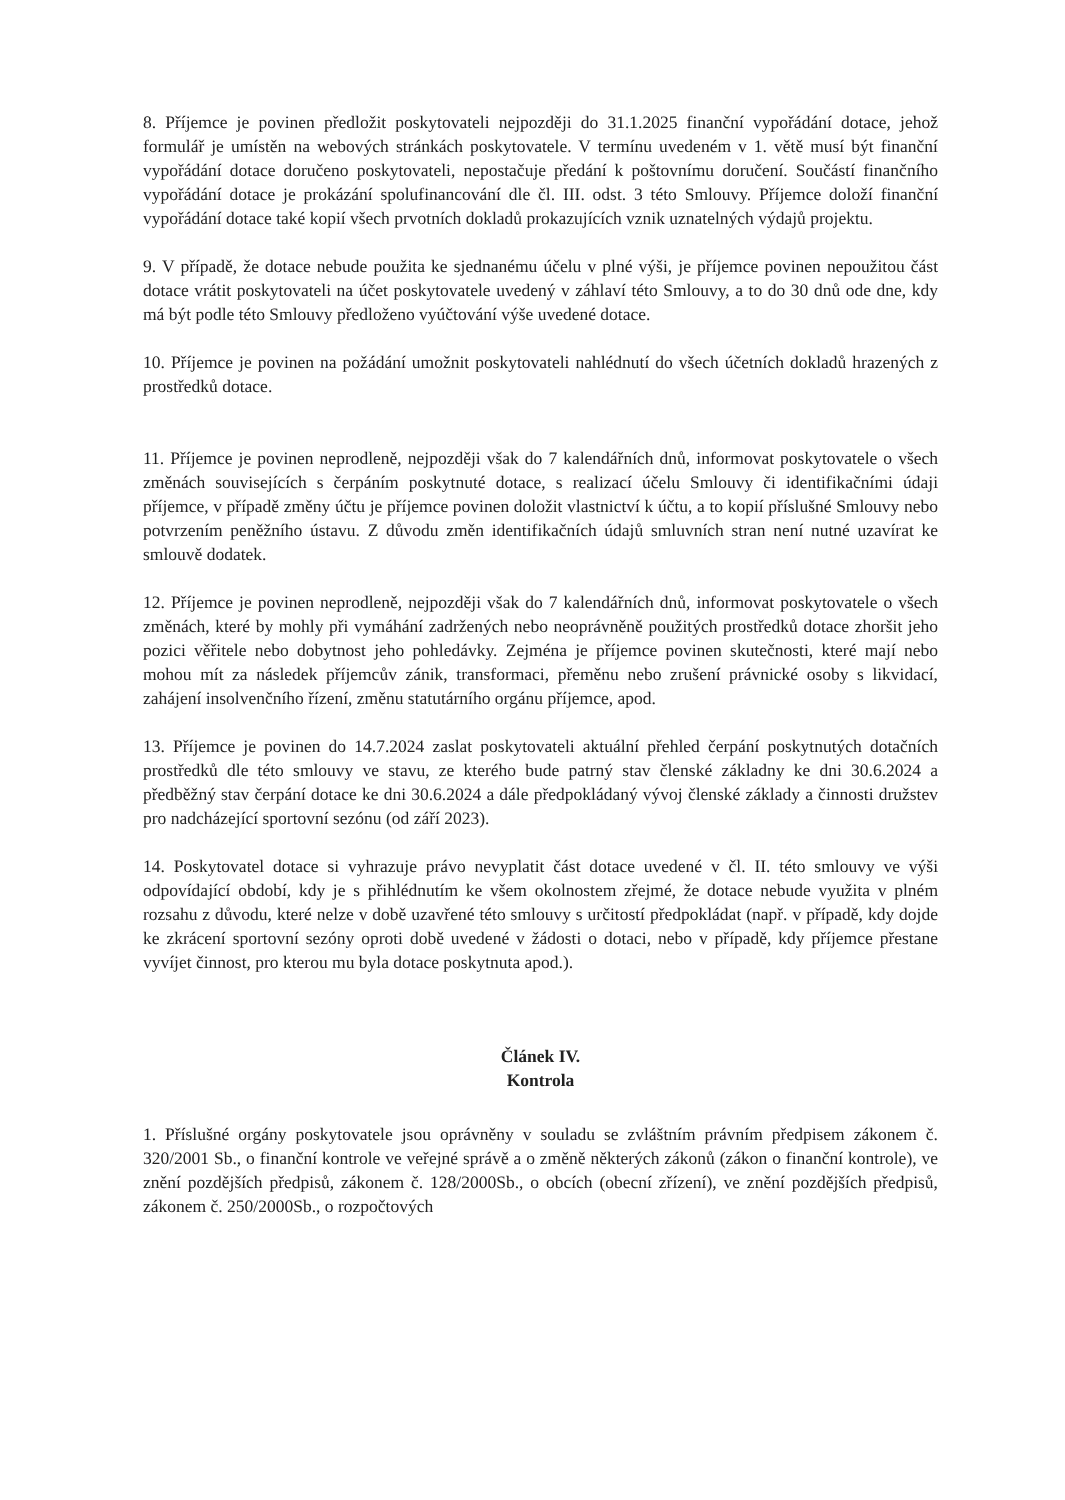8. Příjemce je povinen předložit poskytovateli nejpozději do 31.1.2025 finanční vypořádání dotace, jehož formulář je umístěn na webových stránkách poskytovatele. V termínu uvedeném v 1. větě musí být finanční vypořádání dotace doručeno poskytovateli, nepostačuje předání k poštovnímu doručení. Součástí finančního vypořádání dotace je prokázání spolufinancování dle čl. III. odst. 3 této Smlouvy. Příjemce doloží finanční vypořádání dotace také kopií všech prvotních dokladů prokazujících vznik uznatelných výdajů projektu.
9. V případě, že dotace nebude použita ke sjednanému účelu v plné výši, je příjemce povinen nepoužitou část dotace vrátit poskytovateli na účet poskytovatele uvedený v záhlaví této Smlouvy, a to do 30 dnů ode dne, kdy má být podle této Smlouvy předloženo vyúčtování výše uvedené dotace.
10. Příjemce je povinen na požádání umožnit poskytovateli nahlédnutí do všech účetních dokladů hrazených z prostředků dotace.
11. Příjemce je povinen neprodleně, nejpozději však do 7 kalendářních dnů, informovat poskytovatele o všech změnách souvisejících s čerpáním poskytnuté dotace, s realizací účelu Smlouvy či identifikačními údaji příjemce, v případě změny účtu je příjemce povinen doložit vlastnictví k účtu, a to kopií příslušné Smlouvy nebo potvrzením peněžního ústavu. Z důvodu změn identifikačních údajů smluvních stran není nutné uzavírat ke smlouvě dodatek.
12. Příjemce je povinen neprodleně, nejpozději však do 7 kalendářních dnů, informovat poskytovatele o všech změnách, které by mohly při vymáhání zadržených nebo neoprávněně použitých prostředků dotace zhoršit jeho pozici věřitele nebo dobytnost jeho pohledávky. Zejména je příjemce povinen skutečnosti, které mají nebo mohou mít za následek příjemcův zánik, transformaci, přeměnu nebo zrušení právnické osoby s likvidací, zahájení insolvenčního řízení, změnu statutárního orgánu příjemce, apod.
13. Příjemce je povinen do 14.7.2024 zaslat poskytovateli aktuální přehled čerpání poskytnutých dotačních prostředků dle této smlouvy ve stavu, ze kterého bude patrný stav členské základny ke dni 30.6.2024 a předběžný stav čerpání dotace ke dni 30.6.2024 a dále předpokládaný vývoj členské základy a činnosti družstev pro nadcházející sportovní sezónu (od září 2023).
14. Poskytovatel dotace si vyhrazuje právo nevyplatit část dotace uvedené v čl. II. této smlouvy ve výši odpovídající období, kdy je s přihlédnutím ke všem okolnostem zřejmé, že dotace nebude využita v plném rozsahu z důvodu, které nelze v době uzavřené této smlouvy s určitostí předpokládat (např. v případě, kdy dojde ke zkrácení sportovní sezóny oproti době uvedené v žádosti o dotaci, nebo v případě, kdy příjemce přestane vyvíjet činnost, pro kterou mu byla dotace poskytnuta apod.).
Článek IV.
Kontrola
1. Příslušné orgány poskytovatele jsou oprávněny v souladu se zvláštním právním předpisem zákonem č. 320/2001 Sb., o finanční kontrole ve veřejné správě a o změně některých zákonů (zákon o finanční kontrole), ve znění pozdějších předpisů, zákonem č. 128/2000Sb., o obcích (obecní zřízení), ve znění pozdějších předpisů, zákonem č. 250/2000Sb., o rozpočtových